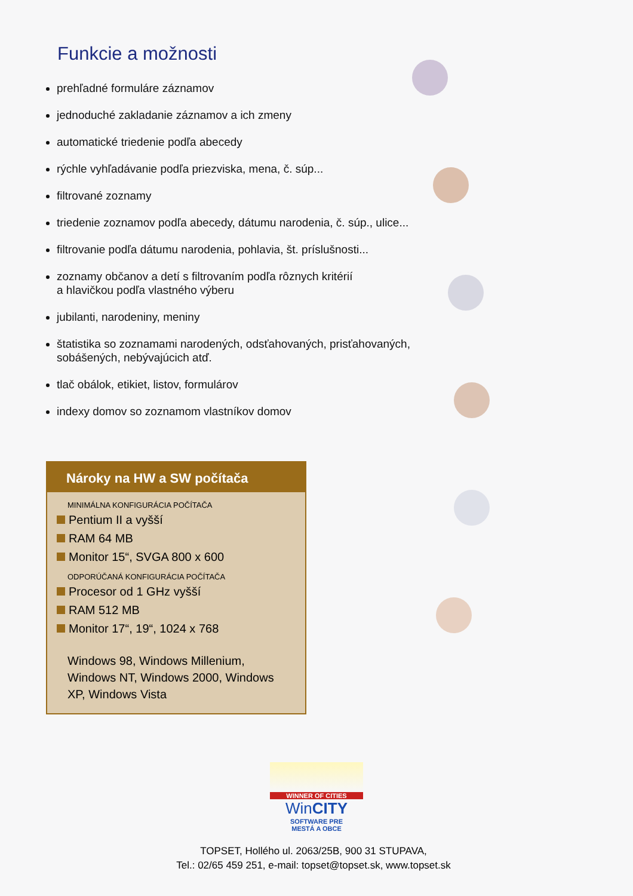Funkcie a možnosti
prehľadné formuláre záznamov
jednoduché zakladanie záznamov a ich zmeny
automatické triedenie podľa abecedy
rýchle vyhľadávanie podľa priezviska, mena, č. súp...
filtrované zoznamy
triedenie zoznamov podľa abecedy, dátumu narodenia, č. súp., ulice...
filtrovanie podľa dátumu narodenia, pohlavia, št. príslušnosti...
zoznamy občanov a detí s filtrovaním podľa rôznych kritérií
a hlavičkou podľa vlastného výberu
jubilanti, narodeniny, meniny
štatistika so zoznamami narodených, odsťahovaných, prisťahovaných,
sobášených, nebývajúcich atď.
tlač obálok, etikiet, listov, formulárov
indexy domov so zoznamom vlastníkov domov
Nároky na HW a SW počítača
MINIMÁLNA KONFIGURÁCIA POČÍTAČA
Pentium II a vyšší
RAM 64 MB
Monitor 15“, SVGA 800 x 600
ODPORÚČANÁ KONFIGURÁCIA POČÍTAČA
Procesor od 1 GHz vyšší
RAM 512 MB
Monitor 17“, 19“, 1024 x 768
Windows 98, Windows Millenium, Windows NT, Windows 2000, Windows XP, Windows Vista
WINNER OF CITIES
WinCITY
SOFTWARE PRE
MESTÁ A OBCE
TOPSET, Hollého ul. 2063/25B, 900 31 STUPAVA,
Tel.: 02/65 459 251, e-mail: topset@topset.sk, www.topset.sk